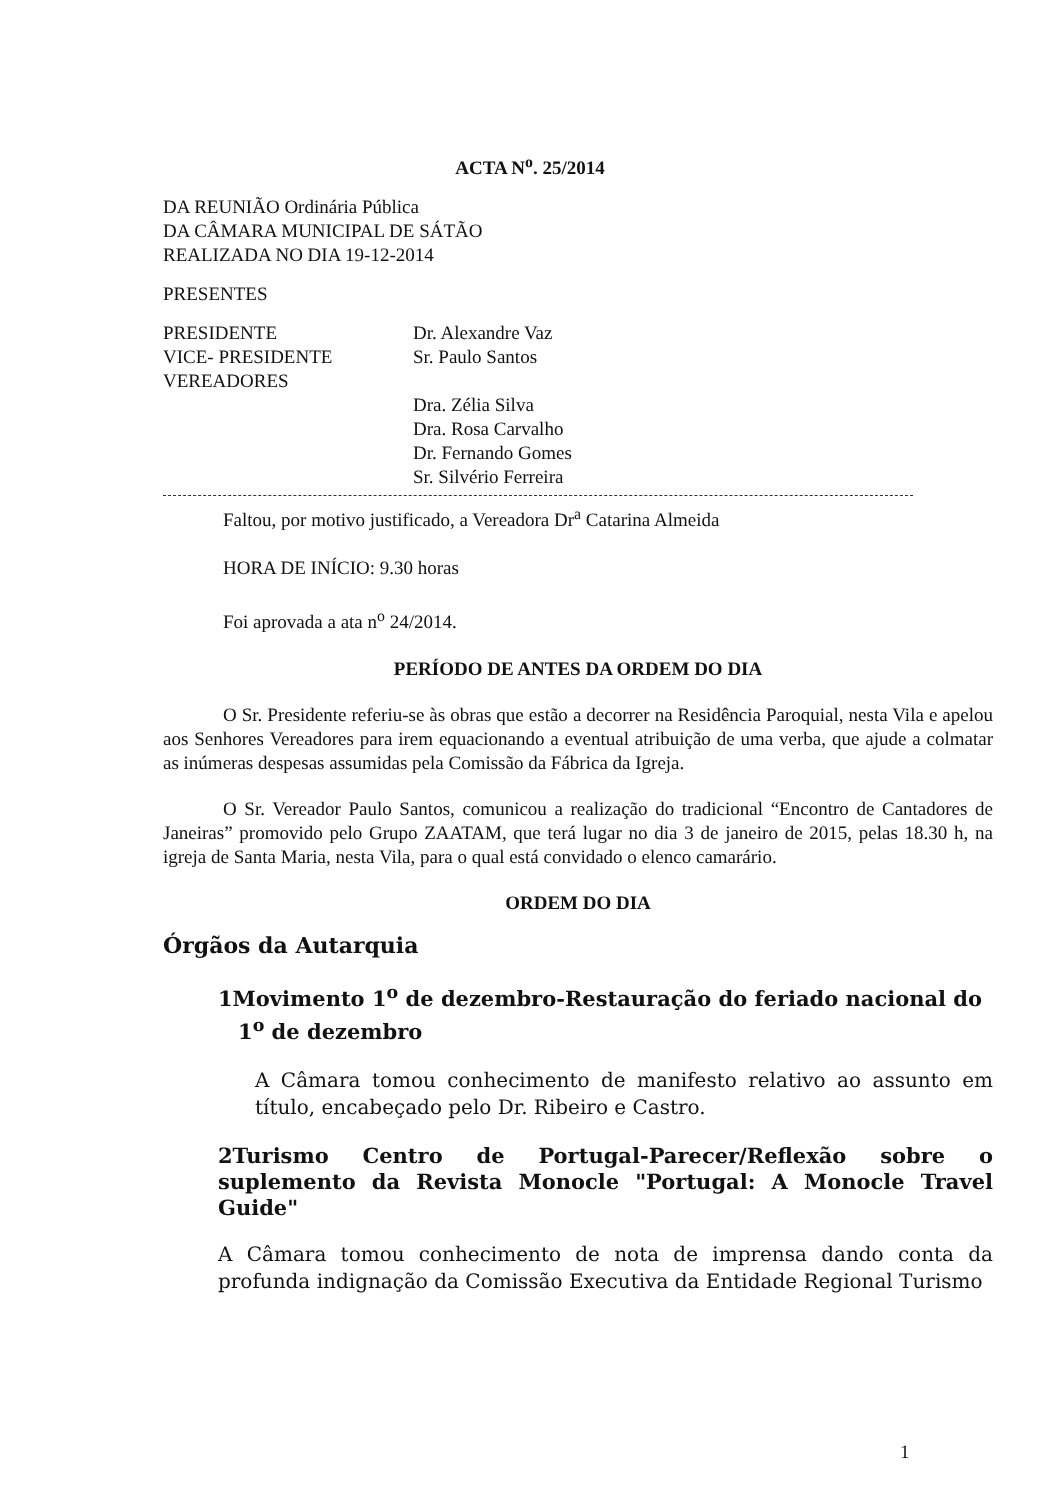ACTA N<sup>o</sup>. 25/2014
DA REUNIÃO Ordinária Pública
DA CÂMARA MUNICIPAL DE SÁTÃO
REALIZADA NO DIA 19-12-2014
PRESENTES
PRESIDENTE
VICE- PRESIDENTE
VEREADORES
Dr. Alexandre Vaz
Sr. Paulo Santos
Dra. Zélia Silva
Dra. Rosa Carvalho
Dr. Fernando Gomes
Sr. Silvério Ferreira
Faltou, por motivo justificado, a Vereadora Dr<sup>a</sup> Catarina Almeida
HORA DE INÍCIO: 9.30 horas
Foi aprovada a ata n<sup>o</sup> 24/2014.
PERÍODO DE ANTES DA ORDEM DO DIA
O Sr. Presidente referiu-se às obras que estão a decorrer na Residência Paroquial, nesta Vila e apelou aos Senhores Vereadores para irem equacionando a eventual atribuição de uma verba, que ajude a colmatar as inúmeras despesas assumidas pela Comissão da Fábrica da Igreja.
O Sr. Vereador Paulo Santos, comunicou a realização do tradicional “Encontro de Cantadores de Janeiras” promovido pelo Grupo ZAATAM, que terá lugar no dia 3 de janeiro de 2015, pelas 18.30 h, na igreja de Santa Maria, nesta Vila, para o qual está convidado o elenco camarário.
ORDEM DO DIA
Órgãos da Autarquia
1Movimento 1<sup>o</sup> de dezembro-Restauração do feriado nacional do 1<sup>o</sup> de dezembro
A Câmara tomou conhecimento de manifesto relativo ao assunto em título, encabeçado pelo Dr. Ribeiro e Castro.
2Turismo Centro de Portugal-Parecer/Reflexão sobre o suplemento da Revista Monocle "Portugal: A Monocle Travel Guide"
A Câmara tomou conhecimento de nota de imprensa dando conta da profunda indignação da Comissão Executiva da Entidade Regional Turismo
1